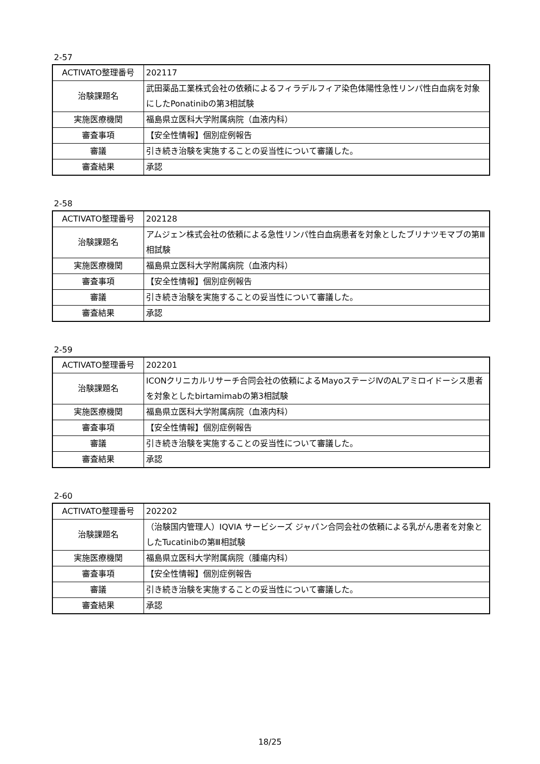2-57
| ACTIVATO整理番号 | 202117 |
| 治験課題名 | 武田薬品工業株式会社の依頼によるフィラデルフィア染色体陽性急性リンパ性白血病を対象にしたPonatinibの第3相試験 |
| 実施医療機関 | 福島県立医科大学附属病院（血液内科） |
| 審査事項 | 【安全性情報】個別症例報告 |
| 審議 | 引き続き治験を実施することの妥当性について審議した。 |
| 審査結果 | 承認 |
2-58
| ACTIVATO整理番号 | 202128 |
| 治験課題名 | アムジェン株式会社の依頼による急性リンパ性白血病患者を対象としたブリナツモマブの第Ⅲ相試験 |
| 実施医療機関 | 福島県立医科大学附属病院（血液内科） |
| 審査事項 | 【安全性情報】個別症例報告 |
| 審議 | 引き続き治験を実施することの妥当性について審議した。 |
| 審査結果 | 承認 |
2-59
| ACTIVATO整理番号 | 202201 |
| 治験課題名 | ICONクリニカルリサーチ合同会社の依頼によるMayoステージⅣのALアミロイドーシス患者を対象としたbirtamimabの第3相試験 |
| 実施医療機関 | 福島県立医科大学附属病院（血液内科） |
| 審査事項 | 【安全性情報】個別症例報告 |
| 審議 | 引き続き治験を実施することの妥当性について審議した。 |
| 審査結果 | 承認 |
2-60
| ACTIVATO整理番号 | 202202 |
| 治験課題名 | （治験国内管理人）IQVIA サービシーズ ジャパン合同会社の依頼による乳がん患者を対象としたTucatinibの第Ⅲ相試験 |
| 実施医療機関 | 福島県立医科大学附属病院（腫瘍内科） |
| 審査事項 | 【安全性情報】個別症例報告 |
| 審議 | 引き続き治験を実施することの妥当性について審議した。 |
| 審査結果 | 承認 |
18/25